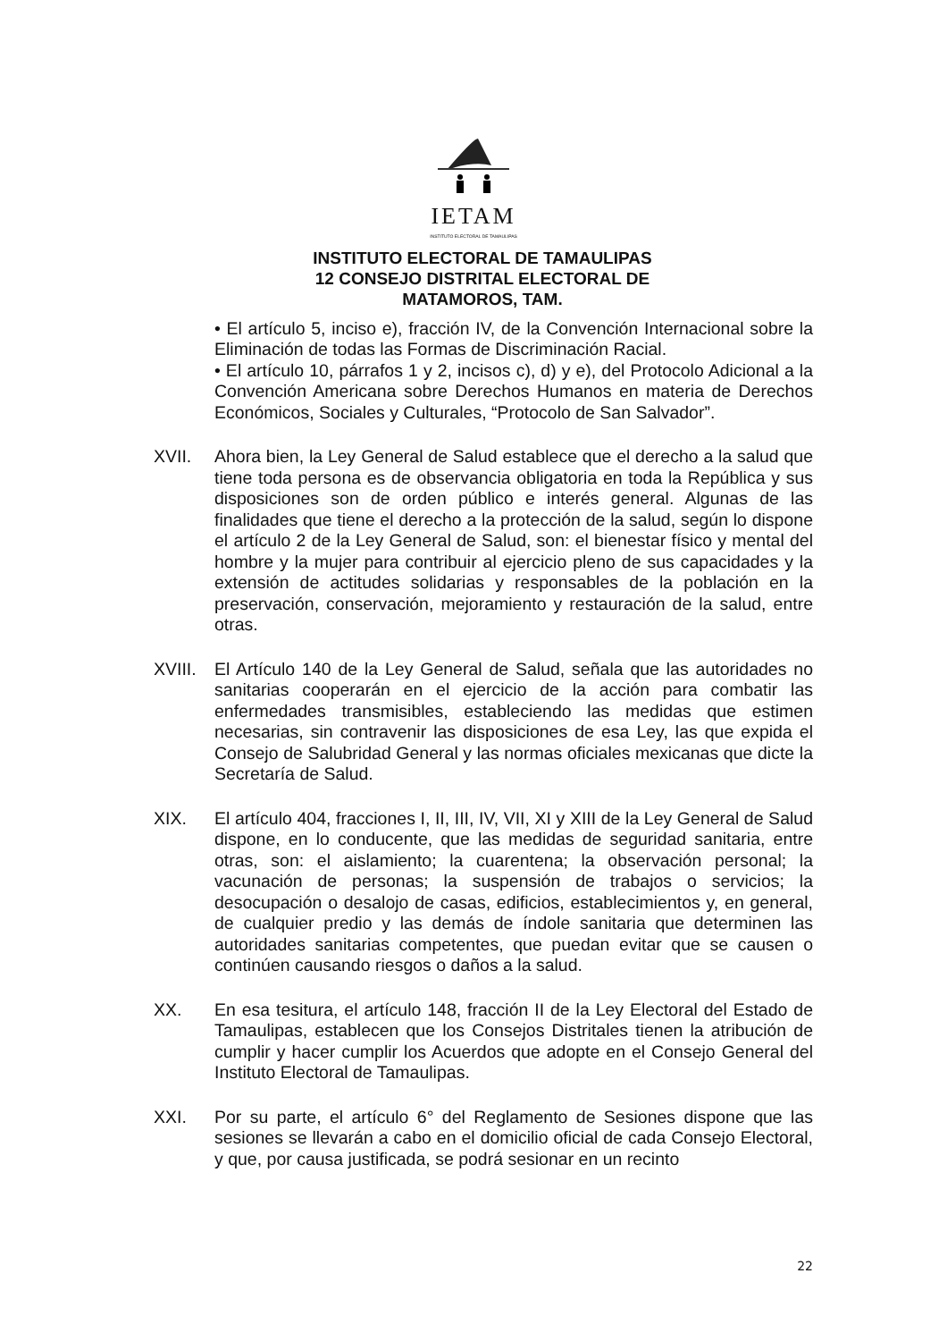IETAM
INSTITUTO ELECTORAL DE TAMAULIPAS
INSTITUTO ELECTORAL DE TAMAULIPAS
12 CONSEJO DISTRITAL ELECTORAL DE
MATAMOROS, TAM.
• El artículo 5, inciso e), fracción IV, de la Convención Internacional sobre la Eliminación de todas las Formas de Discriminación Racial.
• El artículo 10, párrafos 1 y 2, incisos c), d) y e), del Protocolo Adicional a la Convención Americana sobre Derechos Humanos en materia de Derechos Económicos, Sociales y Culturales, “Protocolo de San Salvador”.
XVII. Ahora bien, la Ley General de Salud establece que el derecho a la salud que tiene toda persona es de observancia obligatoria en toda la República y sus disposiciones son de orden público e interés general. Algunas de las finalidades que tiene el derecho a la protección de la salud, según lo dispone el artículo 2 de la Ley General de Salud, son: el bienestar físico y mental del hombre y la mujer para contribuir al ejercicio pleno de sus capacidades y la extensión de actitudes solidarias y responsables de la población en la preservación, conservación, mejoramiento y restauración de la salud, entre otras.
XVIII.
El Artículo 140 de la Ley General de Salud, señala que las autoridades no sanitarias cooperarán en el ejercicio de la acción para combatir las enfermedades transmisibles, estableciendo las medidas que estimen necesarias, sin contravenir las disposiciones de esa Ley, las que expida el Consejo de Salubridad General y las normas oficiales mexicanas que dicte la Secretaría de Salud.
XIX. El artículo 404, fracciones I, II, III, IV, VII, XI y XIII de la Ley General de Salud dispone, en lo conducente, que las medidas de seguridad sanitaria, entre otras, son: el aislamiento; la cuarentena; la observación personal; la vacunación de personas; la suspensión de trabajos o servicios; la desocupación o desalojo de casas, edificios, establecimientos y, en general, de cualquier predio y las demás de índole sanitaria que determinen las autoridades sanitarias competentes, que puedan evitar que se causen o continúen causando riesgos o daños a la salud.
XX. En esa tesitura, el artículo 148, fracción II de la Ley Electoral del Estado de Tamaulipas, establecen que los Consejos Distritales tienen la atribución de cumplir y hacer cumplir los Acuerdos que adopte en el Consejo General del Instituto Electoral de Tamaulipas.
XXI. Por su parte, el artículo 6° del Reglamento de Sesiones dispone que las sesiones se llevarán a cabo en el domicilio oficial de cada Consejo Electoral, y que, por causa justificada, se podrá sesionar en un recinto
22